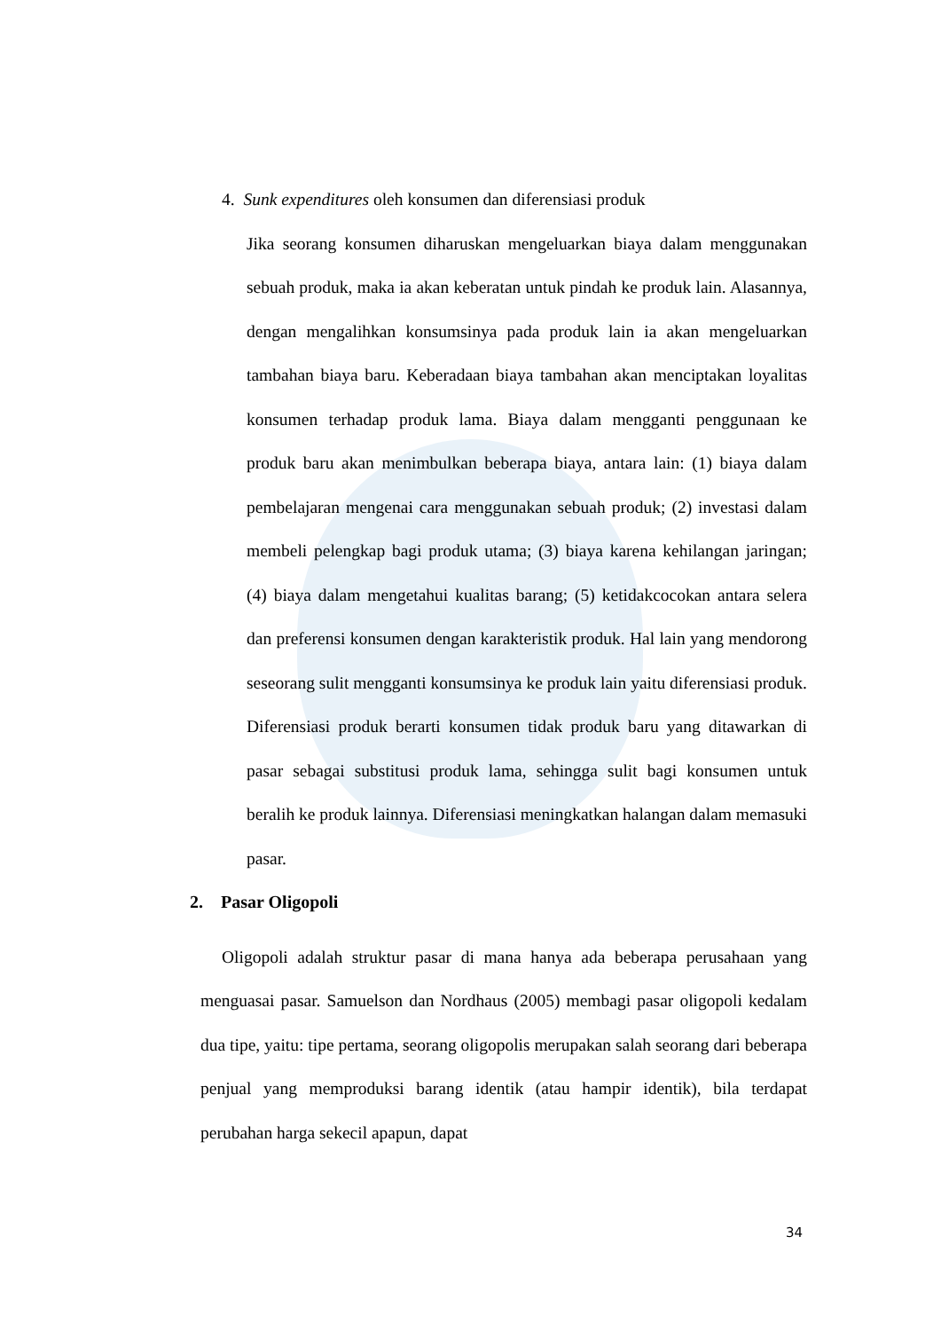4. Sunk expenditures oleh konsumen dan diferensiasi produk
Jika seorang konsumen diharuskan mengeluarkan biaya dalam menggunakan sebuah produk, maka ia akan keberatan untuk pindah ke produk lain. Alasannya, dengan mengalihkan konsumsinya pada produk lain ia akan mengeluarkan tambahan biaya baru. Keberadaan biaya tambahan akan menciptakan loyalitas konsumen terhadap produk lama. Biaya dalam mengganti penggunaan ke produk baru akan menimbulkan beberapa biaya, antara lain: (1) biaya dalam pembelajaran mengenai cara menggunakan sebuah produk; (2) investasi dalam membeli pelengkap bagi produk utama; (3) biaya karena kehilangan jaringan; (4) biaya dalam mengetahui kualitas barang; (5) ketidakcocokan antara selera dan preferensi konsumen dengan karakteristik produk. Hal lain yang mendorong seseorang sulit mengganti konsumsinya ke produk lain yaitu diferensiasi produk. Diferensiasi produk berarti konsumen tidak produk baru yang ditawarkan di pasar sebagai substitusi produk lama, sehingga sulit bagi konsumen untuk beralih ke produk lainnya. Diferensiasi meningkatkan halangan dalam memasuki pasar.
2. Pasar Oligopoli
Oligopoli adalah struktur pasar di mana hanya ada beberapa perusahaan yang menguasai pasar. Samuelson dan Nordhaus (2005) membagi pasar oligopoli kedalam dua tipe, yaitu: tipe pertama, seorang oligopolis merupakan salah seorang dari beberapa penjual yang memproduksi barang identik (atau hampir identik), bila terdapat perubahan harga sekecil apapun, dapat
34